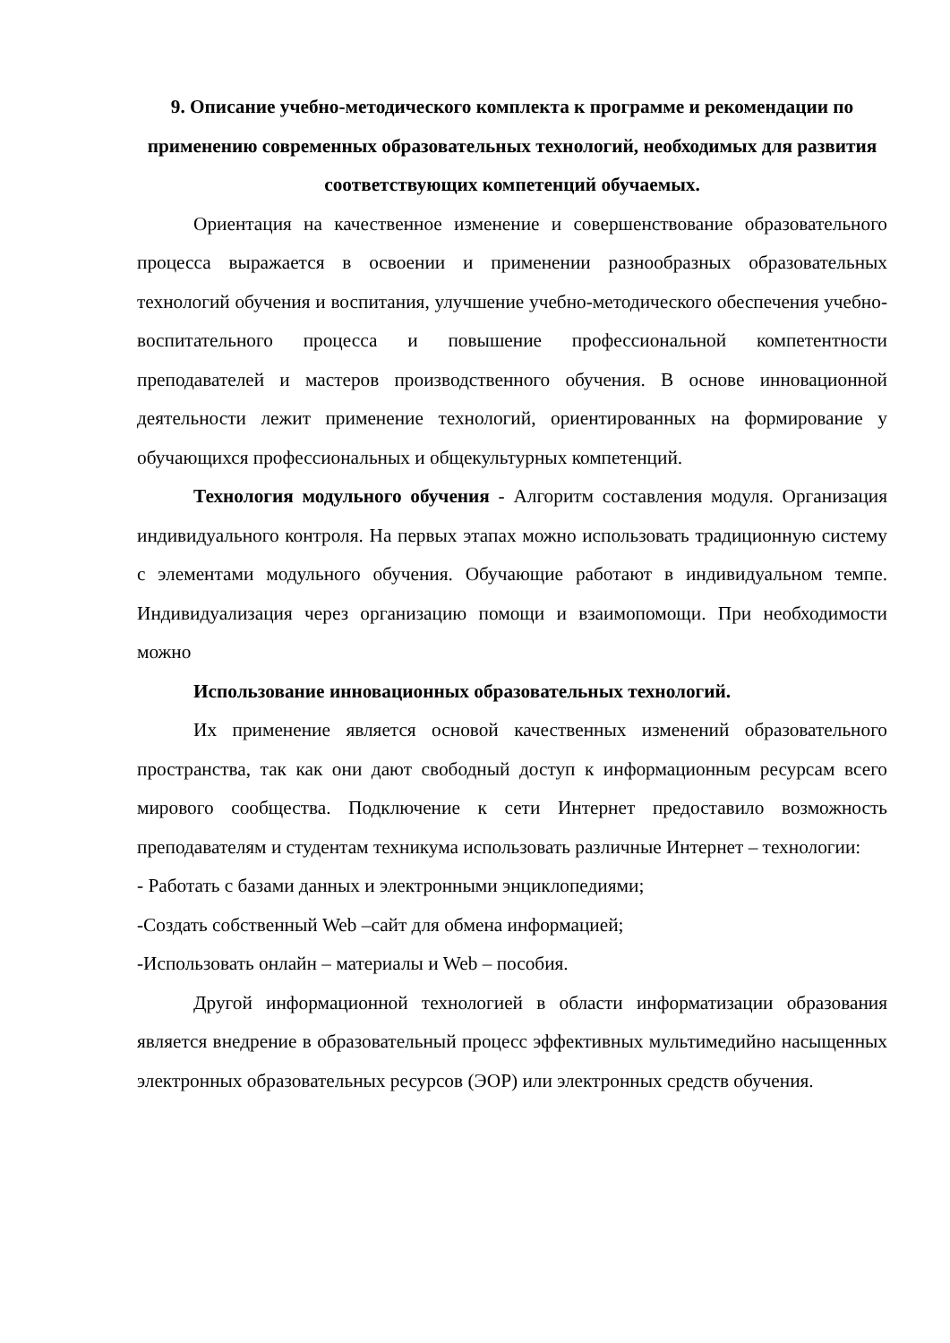9. Описание учебно-методического комплекта к программе и рекомендации по применению современных образовательных технологий, необходимых для развития соответствующих компетенций обучаемых.
Ориентация на качественное изменение и совершенствование образовательного процесса выражается в освоении и применении разнообразных образовательных технологий обучения и воспитания, улучшение учебно-методического обеспечения учебно-воспитательного процесса и повышение профессиональной компетентности преподавателей и мастеров производственного обучения. В основе инновационной деятельности лежит применение технологий, ориентированных на формирование у обучающихся профессиональных и общекультурных компетенций.
Технология модульного обучения - Алгоритм составления модуля. Организация индивидуального контроля. На первых этапах можно использовать традиционную систему с элементами модульного обучения. Обучающие работают в индивидуальном темпе. Индивидуализация через организацию помощи и взаимопомощи. При необходимости можно
Использование инновационных образовательных технологий.
Их применение является основой качественных изменений образовательного пространства, так как они дают свободный доступ к информационным ресурсам всего мирового сообщества. Подключение к сети Интернет предоставило возможность преподавателям и студентам техникума использовать различные Интернет – технологии:
- Работать с базами данных и электронными энциклопедиями;
-Создать собственный Web –сайт для обмена информацией;
-Использовать онлайн – материалы и Web – пособия.
Другой информационной технологией в области информатизации образования является внедрение в образовательный процесс эффективных мультимедийно насыщенных электронных образовательных ресурсов (ЭОР) или электронных средств обучения.